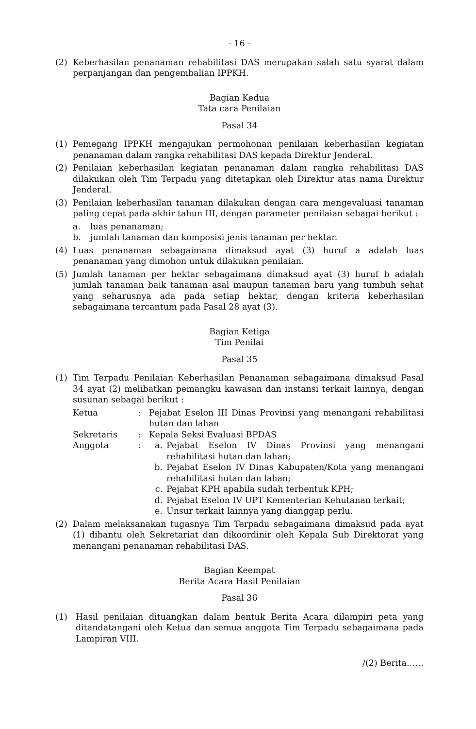- 16 -
(2) Keberhasilan penanaman rehabilitasi DAS merupakan salah satu syarat dalam perpanjangan dan pengembalian IPPKH.
Bagian Kedua
Tata cara Penilaian
Pasal 34
(1) Pemegang IPPKH mengajukan permohonan penilaian keberhasilan kegiatan penanaman dalam rangka rehabilitasi DAS kepada Direktur Jenderal.
(2) Penilaian keberhasilan kegiatan penanaman dalam rangka rehabilitasi DAS dilakukan oleh Tim Terpadu yang ditetapkan oleh Direktur atas nama Direktur Jenderal.
(3) Penilaian keberhasilan tanaman dilakukan dengan cara mengevaluasi tanaman paling cepat pada akhir tahun III, dengan parameter penilaian sebagai berikut :
a. luas penanaman;
b. jumlah tanaman dan komposisi jenis tanaman per hektar.
(4) Luas penanaman sebagaimana dimaksud ayat (3) huruf a adalah luas penanaman yang dimohon untuk dilakukan penilaian.
(5) Jumlah tanaman per hektar sebagaimana dimaksud ayat (3) huruf b adalah jumlah tanaman baik tanaman asal maupun tanaman baru yang tumbuh sehat yang seharusnya ada pada setiap hektar, dengan kriteria keberhasilan sebagaimana tercantum pada Pasal 28 ayat (3).
Bagian Ketiga
Tim Penilai
Pasal 35
(1) Tim Terpadu Penilaian Keberhasilan Penanaman sebagaimana dimaksud Pasal 34 ayat (2) melibatkan pemangku kawasan dan instansi terkait lainnya, dengan susunan sebagai berikut :
Ketua : Pejabat Eselon III Dinas Provinsi yang menangani rehabilitasi hutan dan lahan
Sekretaris : Kepala Seksi Evaluasi BPDAS
Anggota : a. Pejabat Eselon IV Dinas Provinsi yang menangani rehabilitasi hutan dan lahan;
b. Pejabat Eselon IV Dinas Kabupaten/Kota yang menangani rehabilitasi hutan dan lahan;
c. Pejabat KPH apabila sudah terbentuk KPH;
d. Pejabat Eselon IV UPT Kementerian Kehutanan terkait;
e. Unsur terkait lainnya yang dianggap perlu.
(2) Dalam melaksanakan tugasnya Tim Terpadu sebagaimana dimaksud pada ayat (1) dibantu oleh Sekretariat dan dikoordinir oleh Kepala Sub Direktorat yang menangani penanaman rehabilitasi DAS.
Bagian Keempat
Berita Acara Hasil Penilaian
Pasal 36
(1) Hasil penilaian dituangkan dalam bentuk Berita Acara dilampiri peta yang ditandatangani oleh Ketua dan semua anggota Tim Terpadu sebagaimana pada Lampiran VIII.
/(2) Berita……